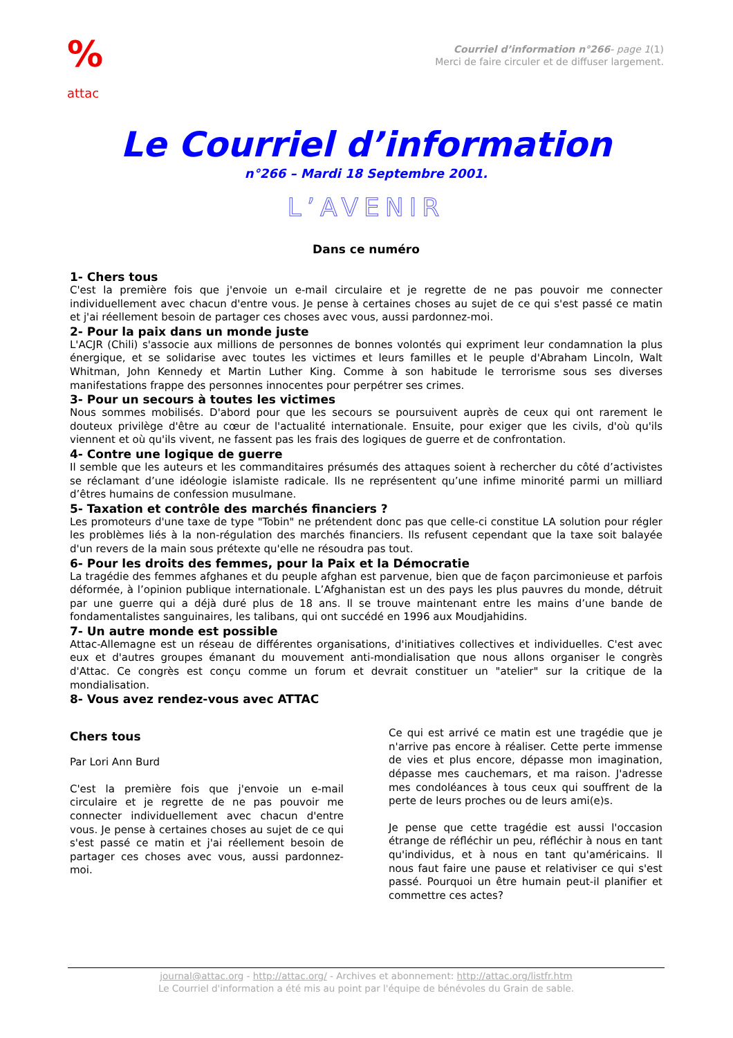%
attac
Courriel d’information n°266- page 1(1)
Merci de faire circuler et de diffuser largement.
Le Courriel d’information
n°266 – Mardi 18 Septembre 2001.
L’AVENIR
Dans ce numéro
1- Chers tous
C'est la première fois que j'envoie un e-mail circulaire et je regrette de ne pas pouvoir me connecter individuellement avec chacun d'entre vous. Je pense à certaines choses au sujet de ce qui s'est passé ce matin et j'ai réellement besoin de partager ces choses avec vous, aussi pardonnez-moi.
2- Pour la paix dans un monde juste
L'ACJR (Chili) s'associe aux millions de personnes de bonnes volontés qui expriment leur condamnation la plus énergique, et se solidarise avec toutes les victimes et leurs familles et le peuple d'Abraham Lincoln, Walt Whitman, John Kennedy et Martin Luther King. Comme à son habitude le terrorisme sous ses diverses manifestations frappe des personnes innocentes pour perpétrer ses crimes.
3- Pour un secours à toutes les victimes
Nous sommes mobilisés. D'abord pour que les secours se poursuivent auprès de ceux qui ont rarement le douteux privilège d'être au cœur de l'actualité internationale. Ensuite, pour exiger que les civils, d'où qu'ils viennent et où qu'ils vivent, ne fassent pas les frais des logiques de guerre et de confrontation.
4- Contre une logique de guerre
Il semble que les auteurs et les commanditaires présumés des attaques soient à rechercher du côté d’activistes se réclamant d’une idéologie islamiste radicale. Ils ne représentent qu’une infime minorité parmi un milliard d’êtres humains de confession musulmane.
5- Taxation et contrôle des marchés financiers ?
Les promoteurs d'une taxe de type "Tobin" ne prétendent donc pas que celle-ci constitue LA solution pour régler les problèmes liés à la non-régulation des marchés financiers. Ils refusent cependant que la taxe soit balayée d'un revers de la main sous prétexte qu'elle ne résoudra pas tout.
6- Pour les droits des femmes, pour la Paix et la Démocratie
La tragédie des femmes afghanes et du peuple afghan est parvenue, bien que de façon parcimonieuse et parfois déformée, à l’opinion publique internationale. L’Afghanistan est un des pays les plus pauvres du monde, détruit par une guerre qui a déjà duré plus de 18 ans. Il se trouve maintenant entre les mains d’une bande de fondamentalistes sanguinaires, les talibans, qui ont succédé en 1996 aux Moudjahidins.
7- Un autre monde est possible
Attac-Allemagne est un réseau de différentes organisations, d'initiatives collectives et individuelles. C'est avec eux et d'autres groupes émanant du mouvement anti-mondialisation que nous allons organiser le congrès d'Attac. Ce congrès est conçu comme un forum et devrait constituer un "atelier" sur la critique de la mondialisation.
8- Vous avez rendez-vous avec ATTAC
Chers tous
Par Lori Ann Burd
C'est la première fois que j'envoie un e-mail circulaire et je regrette de ne pas pouvoir me connecter individuellement avec chacun d'entre vous. Je pense à certaines choses au sujet de ce qui s'est passé ce matin et j'ai réellement besoin de partager ces choses avec vous, aussi pardonnez-moi.
Ce qui est arrivé ce matin est une tragédie que je n'arrive pas encore à réaliser. Cette perte immense de vies et plus encore, dépasse mon imagination, dépasse mes cauchemars, et ma raison. J'adresse mes condoléances à tous ceux qui souffrent de la perte de leurs proches ou de leurs ami(e)s.
Je pense que cette tragédie est aussi l'occasion étrange de réfléchir un peu, réfléchir à nous en tant qu'individus, et à nous en tant qu'américains. Il nous faut faire une pause et relativiser ce qui s'est passé. Pourquoi un être humain peut-il planifier et commettre ces actes?
journal@attac.org - http://attac.org/ - Archives et abonnement: http://attac.org/listfr.htm
Le Courriel d'information a été mis au point par l'équipe de bénévoles du Grain de sable.